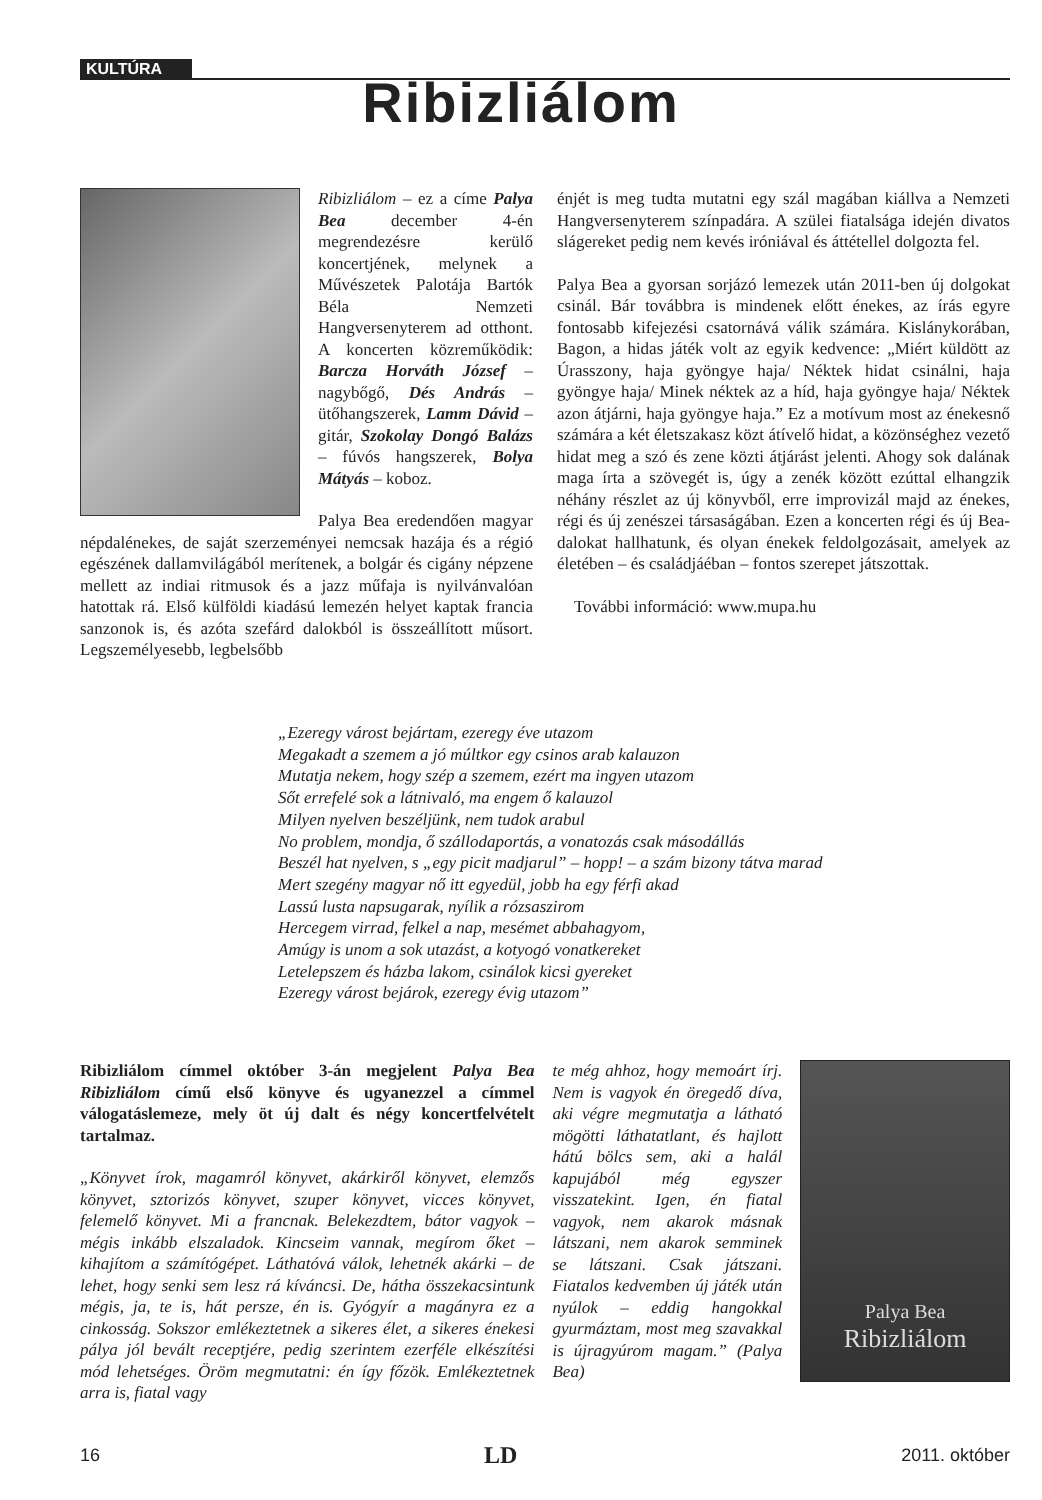KULTÚRA
Ribizliálom
Ribizliálom – ez a címe Palya Bea december 4-én megrendezésre kerülő koncertjének, melynek a Művészetek Palotája Bartók Béla Nemzeti Hangversenyterem ad otthont. A koncerten közreműködik: Barcza Horváth József – nagybőgő, Dés András – ütőhangszerek, Lamm Dávid – gitár, Szokolay Dongó Balázs – fúvós hangszerek, Bolya Mátyás – koboz.
Palya Bea eredendően magyar népdalénekes, de saját szerzeményei nemcsak hazája és a régió egészének dallamvilágából merítenek, a bolgár és cigány népzene mellett az indiai ritmusok és a jazz műfaja is nyilvánvalóan hatottak rá. Első külföldi kiadású lemezén helyet kaptak francia sanzonok is, és azóta szefárd dalokból is összeállított műsort. Legszemélyesebb, legbelsőbb
énjét is meg tudta mutatni egy szál magában kiállva a Nemzeti Hangversenyterem színpadára. A szülei fiatalsága idején divatos slágereket pedig nem kevés iróniával és áttétellel dolgozta fel.
Palya Bea a gyorsan sorjázó lemezek után 2011-ben új dolgokat csinál. Bár továbbra is mindenek előtt énekes, az írás egyre fontosabb kifejezési csatornává válik számára. Kislánykorában, Bagon, a hidas játék volt az egyik kedvence: „Miért küldött az Úrasszony, haja gyöngye haja/ Néktek hidat csinálni, haja gyöngye haja/ Minek néktek az a híd, haja gyöngye haja/ Néktek azon átjárni, haja gyöngye haja.” Ez a motívum most az énekesnő számára a két életszakasz közt átívelő hidat, a közönséghez vezető hidat meg a szó és zene közti átjárást jelenti. Ahogy sok dalának maga írta a szövegét is, úgy a zenék között ezúttal elhangzik néhány részlet az új könyvből, erre improvizál majd az énekes, régi és új zenészei társaságában. Ezen a koncerten régi és új Bea-dalokat hallhatunk, és olyan énekek feldolgozásait, amelyek az életében – és családjáéban – fontos szerepet játszottak.
További információ: www.mupa.hu
„Ezeregy várost bejártam, ezeregy éve utazom
Megakadt a szemem a jó múltkor egy csinos arab kalauzon
Mutatja nekem, hogy szép a szemem, ezért ma ingyen utazom
Sőt errefelé sok a látnivaló, ma engem ő kalauzol
Milyen nyelven beszéljünk, nem tudok arabul
No problem, mondja, ő szállodaportás, a vonatozás csak másodállás
Beszél hat nyelven, s „egy picit madjarul” – hopp! – a szám bizony tátva marad
Mert szegény magyar nő itt egyedül, jobb ha egy férfi akad
Lassú lusta napsugarak, nyílik a rózsaszirom
Hercegem virrad, felkel a nap, mesémet abbahagyom,
Amúgy is unom a sok utazást, a kotyogó vonatkereket
Letelepszem és házba lakom, csinálok kicsi gyereket
Ezeregy várost bejárok, ezeregy évig utazom”
Ribizliálom címmel október 3-án megjelent Palya Bea Ribizliálom című első könyve és ugyanezzel a címmel válogatáslemeze, mely öt új dalt és négy koncertfelvételt tartalmaz.
„Könyvet írok, magamról könyvet, akárkiről könyvet, elemzős könyvet, sztorizós könyvet, szuper könyvet, vicces könyvet, felemelő könyvet. Mi a francnak. Belekezdtem, bátor vagyok – mégis inkább elszaladok. Kincseim vannak, megírom őket – kihajítom a számítógépet. Láthatóvá válok, lehetnék akárki – de lehet, hogy senki sem lesz rá kíváncsi. De, hátha összekacsintunk mégis, ja, te is, hát persze, én is. Gyógyír a magányra ez a cinkosság. Sokszor emlékeztetnek a sikeres élet, a sikeres énekesi pálya jól bevált receptjére, pedig szerintem ezerféle elkészítési mód lehetséges. Öröm megmutatni: én így főzök. Emlékeztetnek arra is, fiatal vagy
te még ahhoz, hogy memoárt írj. Nem is vagyok én öregedő díva, aki végre megmutatja a látható mögötti láthatatlant, és hajlott hátú bölcs sem, aki a halál kapujából még egyszer visszatekint. Igen, én fiatal vagyok, nem akarok másnak látszani, nem akarok semminek se látszani. Csak játszani. Fiatalos kedvemben új játék után nyúlok – eddig hangokkal gyurmáztam, most meg szavakkal is újragyúrom magam.” (Palya Bea)
Palya Bea
Ribizliálom
16 LD 2011. október